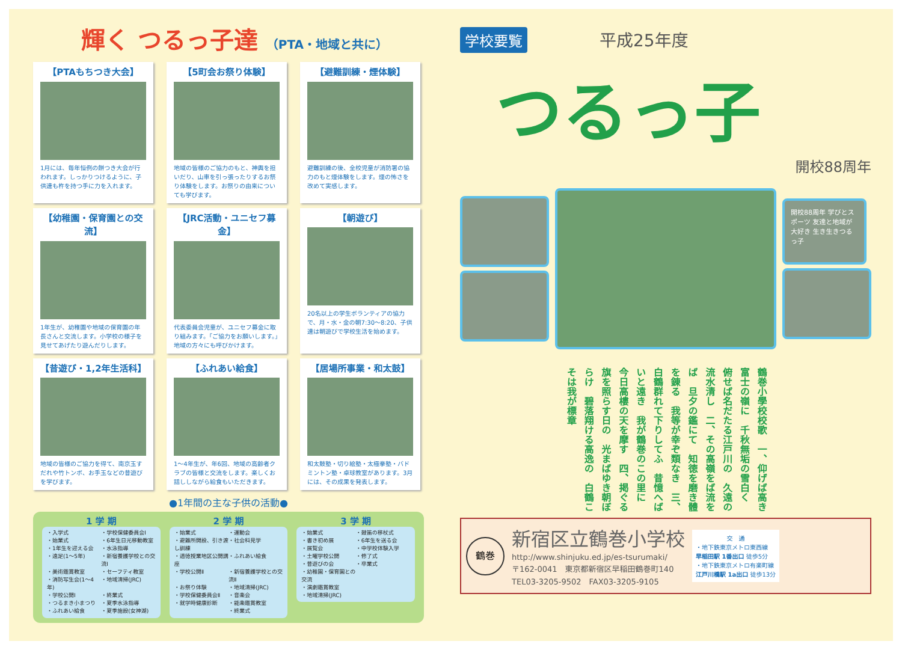輝く つるっ子達 （PTA・地域と共に）
【PTAもちつき大会】
1月には、毎年恒例の餅つき大会が行われます。しっかりつけるように、子供達も杵を持つ手に力を入れます。
【5町会お祭り体験】
地域の皆様のご協力のもと、神輿を担いだり、山車を引っ張ったりするお祭り体験をします。お祭りの由来についても学びます。
【避難訓練・煙体験】
避難訓練の後、全校児童が消防署の協力のもと煙体験をします。煙の怖さを改めて実感します。
【幼稚園・保育園との交流】
1年生が、幼稚園や地域の保育園の年長さんと交流します。小学校の様子を見せてあげたり遊んだりします。
【JRC活動・ユニセフ募金】
代表委員会児童が、ユニセフ募金に取り組みます。「ご協力をお願いします。」地域の方々にも呼びかけます。
【朝遊び】
20名以上の学生ボランティアの協力で、月・水・金の朝7:30～8:20、子供達は朝遊びで学校生活を始めます。
【昔遊び・1,2年生活科】
地域の皆様のご協力を得て、南京玉すだれや竹トンボ、お手玉などの昔遊びを学びます。
【ふれあい給食】
1～4年生が、年6回、地域の高齢者クラブの皆様と交流をします。楽しくお話ししながら給食もいただきます。
【居場所事業・和太鼓】
和太鼓塾・切り絵塾・太極拳塾・バドミントン塾・卓球教室があります。3月には、その成果を発表します。
●1年間の主な子供の活動●
1 学 期
・入学式 ・学校保健委員会Ⅰ ・始業式 ・6年生日光移動教室 ・1年生を迎える会 ・水泳指導 ・遠足(1～5年) ・新宿養護学校との交流Ⅰ ・美術鑑賞教室 ・セーフティ教室 ・消防写生会(1～4年) ・地域清掃(JRC) ・学校公開Ⅰ ・終業式 ・つるまき小まつり ・夏季水泳指導 ・ふれあい給食 ・夏季施設(女神湖)
2 学 期
・始業式 ・運動会 ・避難所開設、引き渡し訓練 ・社会科見学 ・道徳授業地区公開講座 ・ふれあい給食 ・学校公開Ⅱ ・新宿養護学校との交流Ⅱ ・お祭り体験 ・地域清掃(JRC) ・学校保健委員会Ⅱ ・音楽会 ・就学時健康診断 ・能楽鑑賞教室 ・終業式
3 学 期
・始業式 ・鼓笛の移杖式 ・書き初め展 ・6年生を送る会 ・展覧会 ・中学校体験入学 ・土曜学校公開 ・修了式 ・昔遊びの会 ・卒業式 ・幼稚園・保育園との交流 ・演劇鑑賞教室 ・地域清掃(JRC)
学校要覧 平成25年度
つるっ子
開校88周年
開校88周年 学びとスポーツ 友達と地域が大好き 生き生きつるっ子
鶴巻小學校校歌　一、仰げば高き富士の嶺に　千秋無垢の雪白く　俯せば名だたる江戸川の　久遠の流水清し　二、その高嶺をば流をば　旦夕の鑑にて　知徳を磨き體を錬る　我等が幸ぞ類なき　三、白鶴群れて下りしてふ　昔憶へばいと遠き　我が鶴巻のこの里に　今日高樓の天を摩す　四、掲ぐる旗を照らす日の　光まばゆき朝ぼらけ　碧落翔ける高逸の　白鶴こそは我が標章
鶴巻
新宿区立鶴巻小学校
http://www.shinjuku.ed.jp/es-tsurumaki/
〒162-0041　東京都新宿区早稲田鶴巻町140
TEL03-3205-9502　FAX03-3205-9105
交　通
・地下鉄東京メトロ東西線
早稲田駅 1番出口 徒歩5分
・地下鉄東京メトロ有楽町線
江戸川橋駅 1a出口 徒歩13分